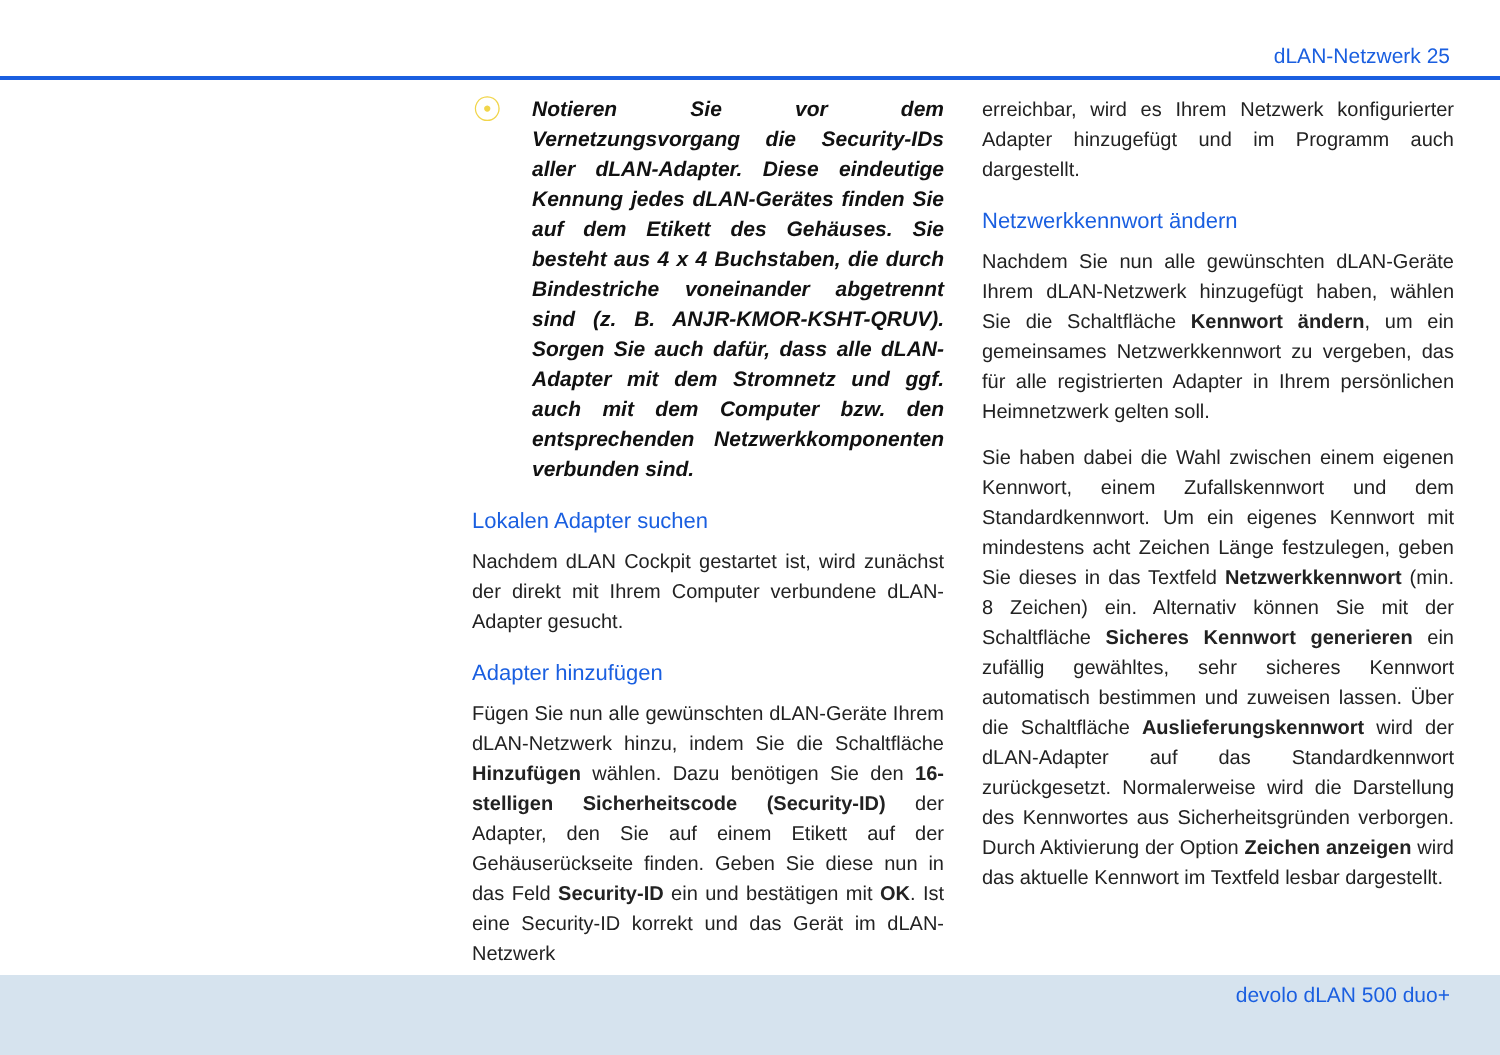dLAN-Netzwerk 25
☉
Notieren Sie vor dem Vernetzungsvorgang die Security-IDs aller dLAN-Adapter. Diese eindeutige Kennung jedes dLAN-Gerätes finden Sie auf dem Etikett des Gehäuses. Sie besteht aus 4 x 4 Buchstaben, die durch Bindestriche voneinander abgetrennt sind (z. B. ANJR-KMOR-KSHT-QRUV). Sorgen Sie auch dafür, dass alle dLAN-Adapter mit dem Stromnetz und ggf. auch mit dem Computer bzw. den entsprechenden Netzwerkkomponenten verbunden sind.
Lokalen Adapter suchen
Nachdem dLAN Cockpit gestartet ist, wird zunächst der direkt mit Ihrem Computer verbundene dLAN-Adapter gesucht.
Adapter hinzufügen
Fügen Sie nun alle gewünschten dLAN-Geräte Ihrem dLAN-Netzwerk hinzu, indem Sie die Schaltfläche Hinzufügen wählen. Dazu benötigen Sie den 16-stelligen Sicherheitscode (Security-ID) der Adapter, den Sie auf einem Etikett auf der Gehäuserückseite finden. Geben Sie diese nun in das Feld Security-ID ein und bestätigen mit OK. Ist eine Security-ID korrekt und das Gerät im dLAN-Netzwerk
erreichbar, wird es Ihrem Netzwerk konfigurierter Adapter hinzugefügt und im Programm auch dargestellt.
Netzwerkkennwort ändern
Nachdem Sie nun alle gewünschten dLAN-Geräte Ihrem dLAN-Netzwerk hinzugefügt haben, wählen Sie die Schaltfläche Kennwort ändern, um ein gemeinsames Netzwerkkennwort zu vergeben, das für alle registrierten Adapter in Ihrem persönlichen Heimnetzwerk gelten soll.
Sie haben dabei die Wahl zwischen einem eigenen Kennwort, einem Zufallskennwort und dem Standardkennwort. Um ein eigenes Kennwort mit mindestens acht Zeichen Länge festzulegen, geben Sie dieses in das Textfeld Netzwerkkennwort (min. 8 Zeichen) ein. Alternativ können Sie mit der Schaltfläche Sicheres Kennwort generieren ein zufällig gewähltes, sehr sicheres Kennwort automatisch bestimmen und zuweisen lassen. Über die Schaltfläche Auslieferungskennwort wird der dLAN-Adapter auf das Standardkennwort zurückgesetzt. Normalerweise wird die Darstellung des Kennwortes aus Sicherheitsgründen verborgen. Durch Aktivierung der Option Zeichen anzeigen wird das aktuelle Kennwort im Textfeld lesbar dargestellt.
devolo dLAN 500 duo+